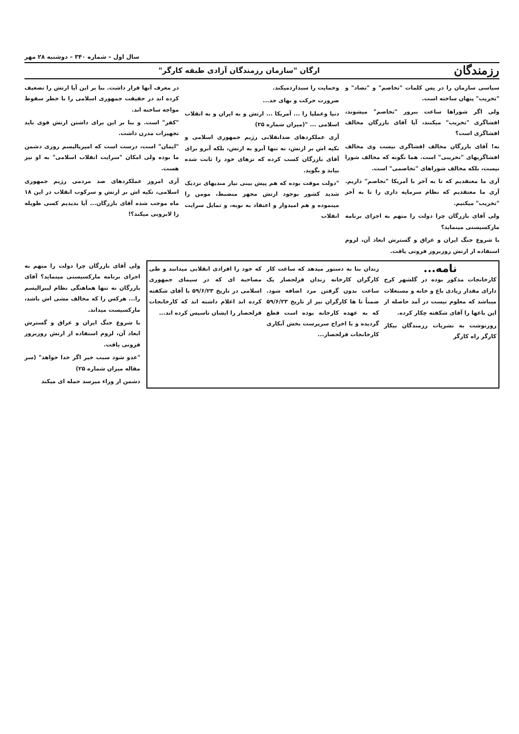سال اول – شماره ۳۴۰ – دوشنبه ۲۸ مهر
رزمندگان ارگان "سازمان رزمندگان آزادی طبقه کارگر"
سیاسی سازمان را در پس کلمات "تخاصم" و "تضاد" و "تخریب" پنهان ساخته است.
ولی اگر شوراها ساعت ببرور "تخاصم" میشوند، افشاگری "تخریب" میکنند، آیا آقای بازرگان مخالف افشاگری است؟
نه! آقای بازرگان مخالف افشاگری نیست وی مخالف افشاگریهای "تخریبی" است. هما نگونه که مخالف شورا نیست، بلکه مخالف شوراهای "تخاصمی" است.
آری ما معتقدیم که تا به آخر با آمریکا "تخاصم" داریم. آری ما معتقدیم که نظام سرمایه داری را تا به آخر "تخریب" میکنیم.
ولی آقای بازرگان چرا دولت را متهم به اجرای برنامه مارکسیستی مینماید؟
با شروع جنگ ایران و عراق و گسترش ابعاد آن، لزوم استفاده از ارتش روزبروز فزونی یافت.
وحمایت را سبداردمیکند.
ضرورت حرکت و بهای حد...
دنیا وعملیا را ... آمریکا ... ارتش و به ایران و به انقلاب اسلامی ... "(میزان شماره ۲۵)
آری عملکردهای ضدانقلابی رژیم جمهوری اسلامی و تکیه اش بر ارتش، نه تنها آبرو به ارتش، بلکه آبرو برای آقای بازرگان کسب کرده که تزهای خود را ثابت شده بیابد و بگوید.
"دولت موقت بوده که هم پیش بینی نیاز مندیهای نزدیک شدید کشور بوجود ارتش مجهز منضبط، مومن را مینموده و هم امیدوار و اعتقاد به نوبه، و تمایل سرایت انقلاب
در معرف آنها قرار داشت. بنا بر این آیا ارتش را تضعیف کرده اند در حقیقت جمهوری اسلامی را با خطر سقوط مواجه ساخته اند.
"کفر" است. و بنا بر این برای داشتن ارتش قوی باید تجهیزات مدرن داشت.
"ایمان" است، درست است که امپریالیسم روزی دشمن ما بوده ولی امکان "سرایت انقلاب اسلامی" به او نیز هست.
آری امروز عملکردهای ضد مردمی رژیم جمهوری اسلامی، تکیه اش بر ارتش و سرکوب انقلاب در این ۱۸ ماه موجب شده آقای بازرگان... آیا بدیدیم کسی طویله را لابروبی میکند؟!
نامه...
کارخانجات مذکور بوده در گلشهر کرج دارای مقدار زیادی باغ و خانه و مستغلات میباشد که معلوم نیست در آمد حاصله از این باغها را آقای شکفته چکار کرده.
روزنوشت به نشریات رزمندگان بیکار کارگر راه کارگر
زندان بنا به دستور میدهد که ساعت کار کارگران کارخانه زندان قزلحصار یک ساعت بدون گرفتن مزد اضافه شود. ضمناً تا ها کارگران نیز از تاریخ ۵۹/۶/۲۳ که به عهده کارخانه بوده است قطع گردیده و با اخراج سرپرست بخش آبکاری کارخانجات قزلحصار...
که خود را افرادی انقلابی میدانند و طی مصاحبه ای که در سیمای جمهوری اسلامی در تاریخ ۵۹/۶/۲۳ با آقای شکفته کرده اند اعلام داشته اند که کارخانجات قزلحصار را ایشان تاسیس کرده اند...
ولی آقای بازرگان چرا دولت را متهم به اجرای برنامه مارکسیستی مینماید؟ آقای بازرگان نه تنها هماهنگی نظام لیبرالیسم را... هرکس را که مخالف مشی اش باشد، مارکسیست میداند.
با شروع جنگ ایران و عراق و گسترش ابعاد آن، لزوم استفاده از ارتش روزبروز فزونی یافت.
"عدو شود سبب خیر اگر خدا خواهد" (سر مقاله میزان شماره ۲۵)
دشمن از وراء میرسد حمله ای میکند